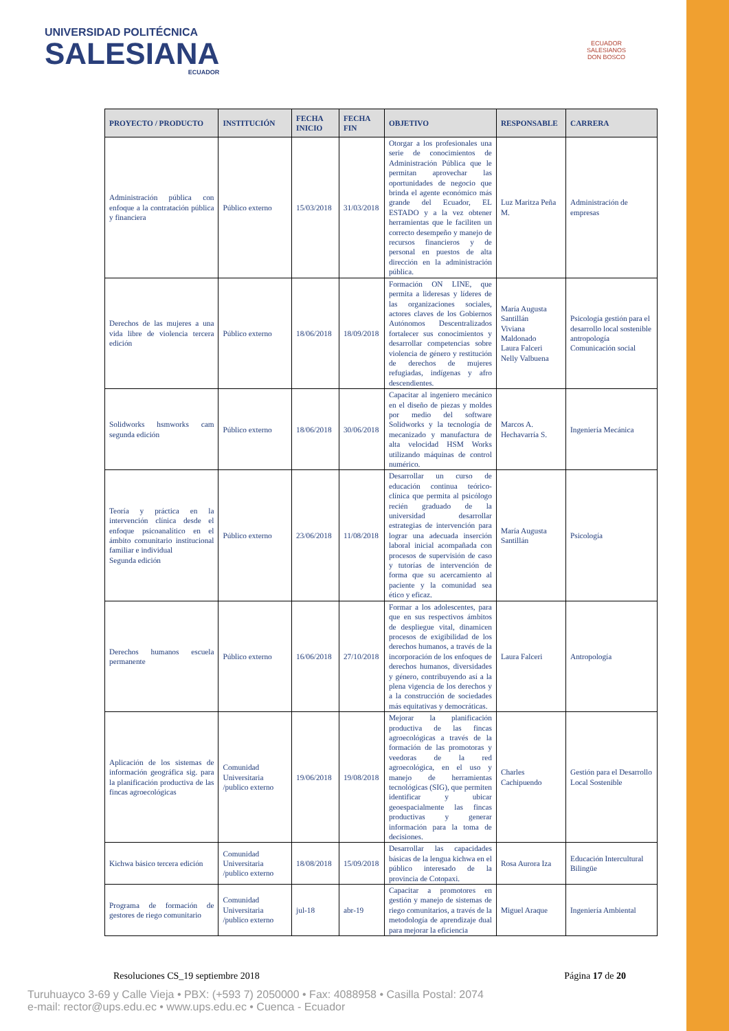UNIVERSIDAD POLITÉCNICA
SALESIANA
ECUADOR
ECUADOR
SALESIANOS
DON BOSCO
| PROYECTO / PRODUCTO | INSTITUCIÓN | FECHA INICIO | FECHA FIN | OBJETIVO | RESPONSABLE | CARRERA |
| --- | --- | --- | --- | --- | --- | --- |
| Administración pública con enfoque a la contratación pública y financiera | Público externo | 15/03/2018 | 31/03/2018 | Otorgar a los profesionales una serie de conocimientos de Administración Pública que le permitan aprovechar las oportunidades de negocio que brinda el agente económico más grande del Ecuador, EL ESTADO y a la vez obtener herramientas que le faciliten un correcto desempeño y manejo de recursos financieros y de personal en puestos de alta dirección en la administración pública. | Luz Maritza Peña M. | Administración de empresas |
| Derechos de las mujeres a una vida libre de violencia tercera edición | Público externo | 18/06/2018 | 18/09/2018 | Formación ON LINE, que permita a lideresas y líderes de las organizaciones sociales, actores claves de los Gobiernos Autónomos Descentralizados fortalecer sus conocimientos y desarrollar competencias sobre violencia de género y restitución de derechos de mujeres refugiadas, indígenas y afro descendientes. | María Augusta Santillán Viviana Maldonado Laura Falceri Nelly Valbuena | Psicología gestión para el desarrollo local sostenible antropología Comunicación social |
| Solidworks hsmworks cam segunda edición | Público externo | 18/06/2018 | 30/06/2018 | Capacitar al ingeniero mecánico en el diseño de piezas y moldes por medio del software Solidworks y la tecnología de mecanizado y manufactura de alta velocidad HSM Works utilizando máquinas de control numérico. | Marcos A. Hechavarría S. | Ingeniería Mecánica |
| Teoría y práctica en la intervención clínica desde el enfoque psicoanalítico en el ámbito comunitario institucional familiar e individual Segunda edición | Público externo | 23/06/2018 | 11/08/2018 | Desarrollar un curso de educación continua teórico-clínica que permita al psicólogo recién graduado de la universidad desarrollar estrategias de intervención para lograr una adecuada inserción laboral inicial acompañada con procesos de supervisión de caso y tutorías de intervención de forma que su acercamiento al paciente y la comunidad sea ético y eficaz. | María Augusta Santillán | Psicología |
| Derechos humanos escuela permanente | Público externo | 16/06/2018 | 27/10/2018 | Formar a los adolescentes, para que en sus respectivos ámbitos de despliegue vital, dinamicen procesos de exigibilidad de los derechos humanos, a través de la incorporación de los enfoques de derechos humanos, diversidades y género, contribuyendo así a la plena vigencia de los derechos y a la construcción de sociedades más equitativas y democráticas. | Laura Falceri | Antropología |
| Aplicación de los sistemas de información geográfica sig. para la planificación productiva de las fincas agroecológicas | Comunidad Universitaria /publico externo | 19/06/2018 | 19/08/2018 | Mejorar la planificación productiva de las fincas agroecológicas a través de la formación de las promotoras y veedoras de la red agroecológica, en el uso y manejo de herramientas tecnológicas (SIG), que permiten identificar y ubicar geoespacialmente las fincas productivas y generar información para la toma de decisiones. | Charles Cachipuendo | Gestión para el Desarrollo Local Sostenible |
| Kichwa básico tercera edición | Comunidad Universitaria /publico externo | 18/08/2018 | 15/09/2018 | Desarrollar las capacidades básicas de la lengua kichwa en el público interesado de la provincia de Cotopaxi. | Rosa Aurora Iza | Educación Intercultural Bilingüe |
| Programa de formación de gestores de riego comunitario | Comunidad Universitaria /publico externo | jul-18 | abr-19 | Capacitar a promotores en gestión y manejo de sistemas de riego comunitarios, a través de la metodología de aprendizaje dual para mejorar la eficiencia | Miguel Araque | Ingeniería Ambiental |
Resoluciones CS_19 septiembre 2018 Página 17 de 20
Turuhuayco 3-69 y Calle Vieja • PBX: (+593 7) 2050000 • Fax: 4088958 • Casilla Postal: 2074
e-mail: rector@ups.edu.ec • www.ups.edu.ec • Cuenca - Ecuador